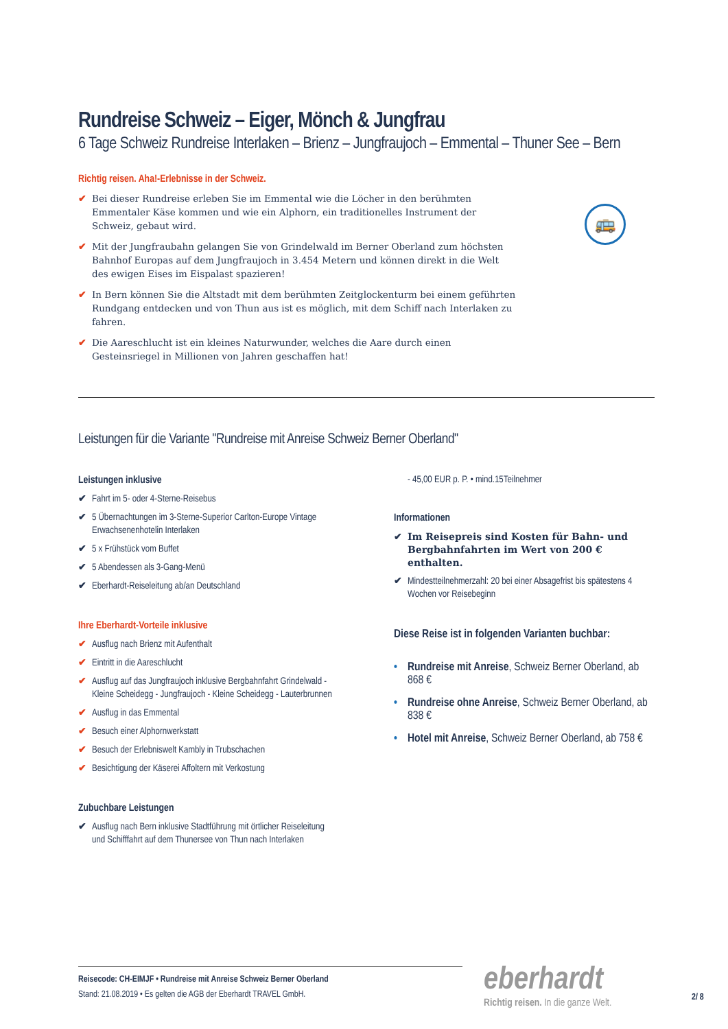Rundreise Schweiz – Eiger, Mönch & Jungfrau
6 Tage Schweiz Rundreise Interlaken – Brienz – Jungfraujoch – Emmental – Thuner See – Bern
Richtig reisen. Aha!-Erlebnisse in der Schweiz.
✔ Bei dieser Rundreise erleben Sie im Emmental wie die Löcher in den berühmten Emmentaler Käse kommen und wie ein Alphorn, ein traditionelles Instrument der Schweiz, gebaut wird.
✔ Mit der Jungfraubahn gelangen Sie von Grindelwald im Berner Oberland zum höchsten Bahnhof Europas auf dem Jungfraujoch in 3.454 Metern und können direkt in die Welt des ewigen Eises im Eispalast spazieren!
✔ In Bern können Sie die Altstadt mit dem berühmten Zeitglockenturm bei einem geführten Rundgang entdecken und von Thun aus ist es möglich, mit dem Schiff nach Interlaken zu fahren.
✔ Die Aareschlucht ist ein kleines Naturwunder, welches die Aare durch einen Gesteinsriegel in Millionen von Jahren geschaffen hat!
Leistungen für die Variante "Rundreise mit Anreise Schweiz Berner Oberland"
Leistungen inklusive
✔ Fahrt im 5- oder 4-Sterne-Reisebus
✔ 5 Übernachtungen im 3-Sterne-Superior Carlton-Europe Vintage Erwachsenenhotelin Interlaken
✔ 5 x Frühstück vom Buffet
✔ 5 Abendessen als 3-Gang-Menü
✔ Eberhardt-Reiseleitung ab/an Deutschland
Ihre Eberhardt-Vorteile inklusive
✔ Ausflug nach Brienz mit Aufenthalt
✔ Eintritt in die Aareschlucht
✔ Ausflug auf das Jungfraujoch inklusive Bergbahnfahrt Grindelwald - Kleine Scheidegg - Jungfraujoch - Kleine Scheidegg - Lauterbrunnen
✔ Ausflug in das Emmental
✔ Besuch einer Alphornwerkstatt
✔ Besuch der Erlebniswelt Kambly in Trubschachen
✔ Besichtigung der Käserei Affoltern mit Verkostung
Zubuchbare Leistungen
✔ Ausflug nach Bern inklusive Stadtführung mit örtlicher Reiseleitung und Schifffahrt auf dem Thunersee von Thun nach Interlaken
- 45,00 EUR p. P. • mind.15Teilnehmer
Informationen
✔ Im Reisepreis sind Kosten für Bahn- und Bergbahnfahrten im Wert von 200 € enthalten.
✔ Mindestteilnehmerzahl: 20 bei einer Absagefrist bis spätestens 4 Wochen vor Reisebeginn
Diese Reise ist in folgenden Varianten buchbar:
• Rundreise mit Anreise, Schweiz Berner Oberland, ab 868 €
• Rundreise ohne Anreise, Schweiz Berner Oberland, ab 838 €
• Hotel mit Anreise, Schweiz Berner Oberland, ab 758 €
🚌
Reisecode: CH-EIMJF • Rundreise mit Anreise Schweiz Berner Oberland
Stand: 21.08.2019 • Es gelten die AGB der Eberhardt TRAVEL GmbH.
eberhardt
Richtig reisen. In die ganze Welt.
2/ 8